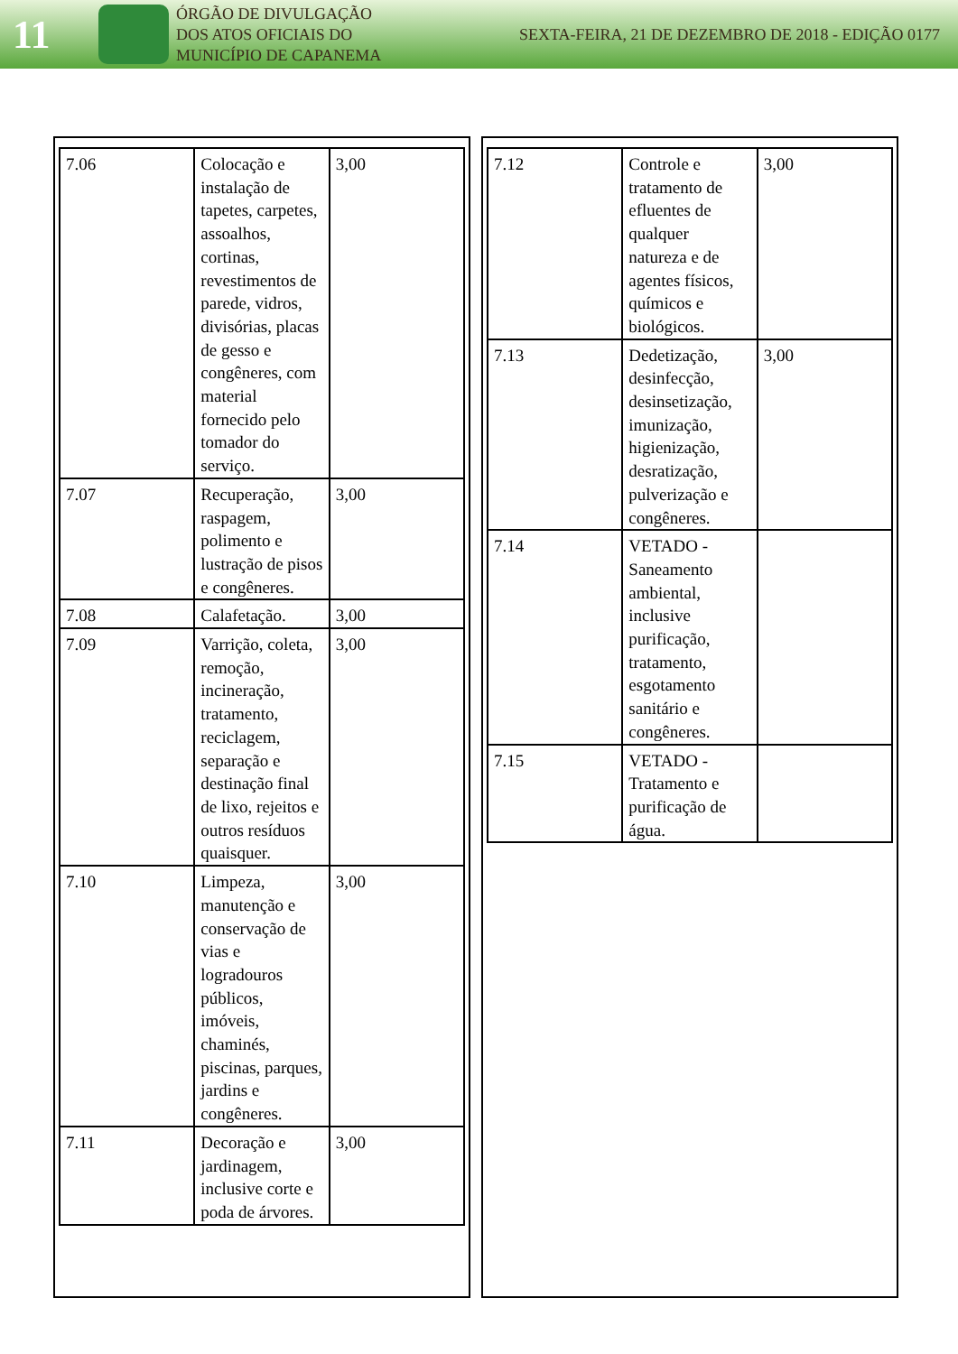11
ÓRGÃO DE DIVULGAÇÃO
DOS ATOS OFICIAIS DO
MUNICÍPIO DE CAPANEMA
SEXTA-FEIRA, 21 DE DEZEMBRO DE 2018 - EDIÇÃO 0177
| 7.06 | Colocação e instalação de tapetes, carpetes, assoalhos, cortinas, revestimentos de parede, vidros, divisórias, placas de gesso e congêneres, com material fornecido pelo tomador do serviço. | 3,00 |
| 7.07 | Recuperação, raspagem, polimento e lustração de pisos e congêneres. | 3,00 |
| 7.08 | Calafetação. | 3,00 |
| 7.09 | Varrição, coleta, remoção, incineração, tratamento, reciclagem, separação e destinação final de lixo, rejeitos e outros resíduos quaisquer. | 3,00 |
| 7.10 | Limpeza, manutenção e conservação de vias e logradouros públicos, imóveis, chaminés, piscinas, parques, jardins e congêneres. | 3,00 |
| 7.11 | Decoração e jardinagem, inclusive corte e poda de árvores. | 3,00 |
| 7.12 | Controle e tratamento de efluentes de qualquer natureza e de agentes físicos, químicos e biológicos. | 3,00 |
| 7.13 | Dedetização, desinfecção, desinsetização, imunização, higienização, desratização, pulverização e congêneres. | 3,00 |
| 7.14 | VETADO - Saneamento ambiental, inclusive purificação, tratamento, esgotamento sanitário e congêneres. | |
| 7.15 | VETADO - Tratamento e purificação de água. | |